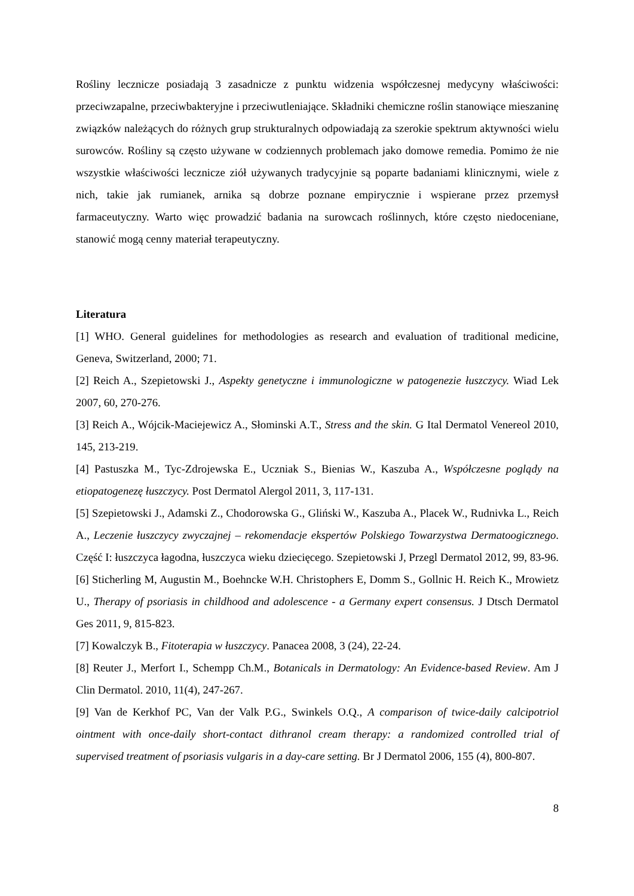Rośliny lecznicze posiadają 3 zasadnicze z punktu widzenia współczesnej medycyny właściwości: przeciwzapalne, przeciwbakteryjne i przeciwutleniające. Składniki chemiczne roślin stanowiące mieszaninę związków należących do różnych grup strukturalnych odpowiadają za szerokie spektrum aktywności wielu surowców. Rośliny są często używane w codziennych problemach jako domowe remedia. Pomimo że nie wszystkie właściwości lecznicze ziół używanych tradycyjnie są poparte badaniami klinicznymi, wiele z nich, takie jak rumianek, arnika są dobrze poznane empirycznie i wspierane przez przemysł farmaceutyczny. Warto więc prowadzić badania na surowcach roślinnych, które często niedoceniane, stanowić mogą cenny materiał terapeutyczny.
Literatura
[1] WHO. General guidelines for methodologies as research and evaluation of traditional medicine, Geneva, Switzerland, 2000; 71.
[2] Reich A., Szepietowski J., Aspekty genetyczne i immunologiczne w patogenezie łuszczycy. Wiad Lek 2007, 60, 270-276.
[3] Reich A., Wójcik-Maciejewicz A., Słominski A.T., Stress and the skin. G Ital Dermatol Venereol 2010, 145, 213-219.
[4] Pastuszka M., Tyc-Zdrojewska E., Uczniak S., Bienias W., Kaszuba A., Współczesne poglądy na etiopatogenezę łuszczycy. Post Dermatol Alergol 2011, 3, 117-131.
[5] Szepietowski J., Adamski Z., Chodorowska G., Gliński W., Kaszuba A., Placek W., Rudnivka L., Reich A., Leczenie łuszczycy zwyczajnej – rekomendacje ekspertów Polskiego Towarzystwa Dermatoogicznego. Część I: łuszczyca łagodna, łuszczyca wieku dziecięcego. Szepietowski J, Przegl Dermatol 2012, 99, 83-96.
[6] Sticherling M, Augustin M., Boehncke W.H. Christophers E, Domm S., Gollnic H. Reich K., Mrowietz U., Therapy of psoriasis in childhood and adolescence - a Germany expert consensus. J Dtsch Dermatol Ges 2011, 9, 815-823.
[7] Kowalczyk B., Fitoterapia w łuszczycy. Panacea 2008, 3 (24), 22-24.
[8] Reuter J., Merfort I., Schempp Ch.M., Botanicals in Dermatology: An Evidence-based Review. Am J Clin Dermatol. 2010, 11(4), 247-267.
[9] Van de Kerkhof PC, Van der Valk P.G., Swinkels O.Q., A comparison of twice-daily calcipotriol ointment with once-daily short-contact dithranol cream therapy: a randomized controlled trial of supervised treatment of psoriasis vulgaris in a day-care setting. Br J Dermatol 2006, 155 (4), 800-807.
8